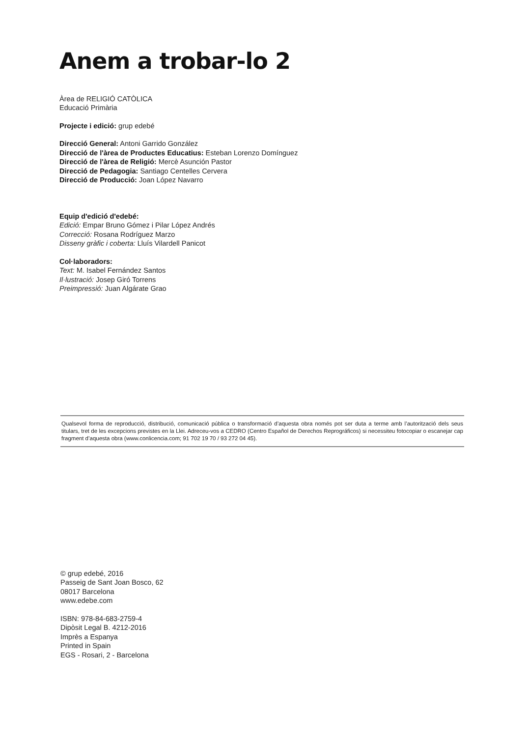Anem a trobar-lo 2
Àrea de RELIGIÓ CATÒLICA
Educació Primària
Projecte i edició: grup edebé
Direcció General: Antoni Garrido González
Direcció de l'àrea de Productes Educatius: Esteban Lorenzo Domínguez
Direcció de l'àrea de Religió: Mercè Asunción Pastor
Direcció de Pedagogia: Santiago Centelles Cervera
Direcció de Producció: Joan López Navarro
Equip d'edició d'edebé:
Edició: Empar Bruno Gómez i Pilar López Andrés
Correcció: Rosana Rodríguez Marzo
Disseny gràfic i coberta: Lluís Vilardell Panicot
Col·laboradors:
Text: M. Isabel Fernández Santos
Il·lustració: Josep Giró Torrens
Preimpressió: Juan Algárate Grao
Qualsevol forma de reproducció, distribució, comunicació pública o transformació d’aquesta obra només pot ser duta a terme amb l’autorització dels seus titulars, tret de les excepcions previstes en la Llei. Adreceu-vos a CEDRO (Centro Español de Derechos Reprográficos) si necessiteu fotocopiar o escanejar cap fragment d’aquesta obra (www.conlicencia.com; 91 702 19 70 / 93 272 04 45).
© grup edebé, 2016
Passeig de Sant Joan Bosco, 62
08017 Barcelona
www.edebe.com
ISBN: 978-84-683-2759-4
Dipòsit Legal B. 4212-2016
Imprès a Espanya
Printed in Spain
EGS - Rosari, 2 - Barcelona